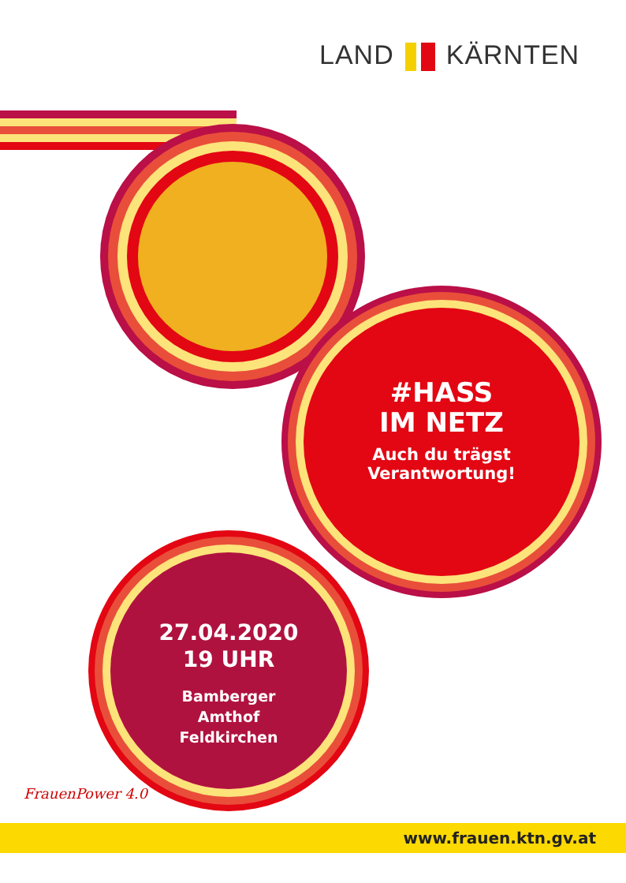LAND KÄRNTEN
#HASS
IM NETZ
Auch du trägst
Verantwortung!
27.04.2020
19 UHR
Bamberger
Amthof
Feldkirchen
FrauenPower 4.0
www.frauen.ktn.gv.at